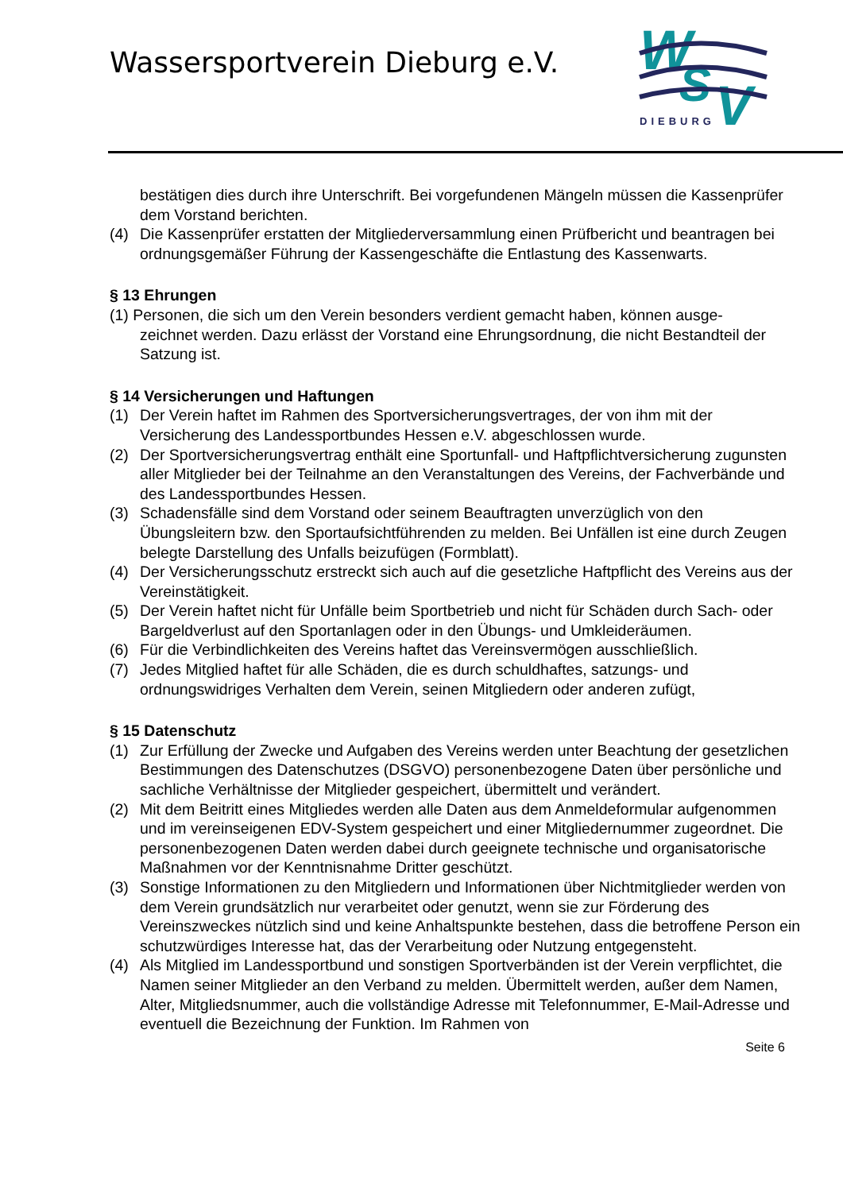Wassersportverein Dieburg e.V.
W
S
V
DIEBURG
bestätigen dies durch ihre Unterschrift. Bei vorgefundenen Mängeln müssen die Kassenprüfer dem Vorstand berichten.
(4) Die Kassenprüfer erstatten der Mitgliederversammlung einen Prüfbericht und beantragen bei ordnungsgemäßer Führung der Kassengeschäfte die Entlastung des Kassenwarts.
§ 13 Ehrungen
(1) Personen, die sich um den Verein besonders verdient gemacht haben, können ausge-
zeichnet werden. Dazu erlässt der Vorstand eine Ehrungsordnung, die nicht Bestandteil der Satzung ist.
§ 14 Versicherungen und Haftungen
(1) Der Verein haftet im Rahmen des Sportversicherungsvertrages, der von ihm mit der Versicherung des Landessportbundes Hessen e.V. abgeschlossen wurde.
(2) Der Sportversicherungsvertrag enthält eine Sportunfall- und Haftpflichtversicherung zugunsten aller Mitglieder bei der Teilnahme an den Veranstaltungen des Vereins, der Fachverbände und des Landessportbundes Hessen.
(3) Schadensfälle sind dem Vorstand oder seinem Beauftragten unverzüglich von den Übungsleitern bzw. den Sportaufsichtführenden zu melden. Bei Unfällen ist eine durch Zeugen belegte Darstellung des Unfalls beizufügen (Formblatt).
(4) Der Versicherungsschutz erstreckt sich auch auf die gesetzliche Haftpflicht des Vereins aus der Vereinstätigkeit.
(5) Der Verein haftet nicht für Unfälle beim Sportbetrieb und nicht für Schäden durch Sach- oder Bargeldverlust auf den Sportanlagen oder in den Übungs- und Umkleideräumen.
(6) Für die Verbindlichkeiten des Vereins haftet das Vereinsvermögen ausschließlich.
(7) Jedes Mitglied haftet für alle Schäden, die es durch schuldhaftes, satzungs- und ordnungswidriges Verhalten dem Verein, seinen Mitgliedern oder anderen zufügt,
§ 15 Datenschutz
(1) Zur Erfüllung der Zwecke und Aufgaben des Vereins werden unter Beachtung der gesetzlichen Bestimmungen des Datenschutzes (DSGVO) personenbezogene Daten über persönliche und sachliche Verhältnisse der Mitglieder gespeichert, übermittelt und verändert.
(2) Mit dem Beitritt eines Mitgliedes werden alle Daten aus dem Anmeldeformular aufgenommen und im vereinseigenen EDV-System gespeichert und einer Mitgliedernummer zugeordnet. Die personenbezogenen Daten werden dabei durch geeignete technische und organisatorische Maßnahmen vor der Kenntnisnahme Dritter geschützt.
(3) Sonstige Informationen zu den Mitgliedern und Informationen über Nichtmitglieder werden von dem Verein grundsätzlich nur verarbeitet oder genutzt, wenn sie zur Förderung des Vereinszweckes nützlich sind und keine Anhaltspunkte bestehen, dass die betroffene Person ein schutzwürdiges Interesse hat, das der Verarbeitung oder Nutzung entgegensteht.
(4) Als Mitglied im Landessportbund und sonstigen Sportverbänden ist der Verein verpflichtet, die Namen seiner Mitglieder an den Verband zu melden. Übermittelt werden, außer dem Namen, Alter, Mitgliedsnummer, auch die vollständige Adresse mit Telefonnummer, E-Mail-Adresse und eventuell die Bezeichnung der Funktion. Im Rahmen von
Seite 6